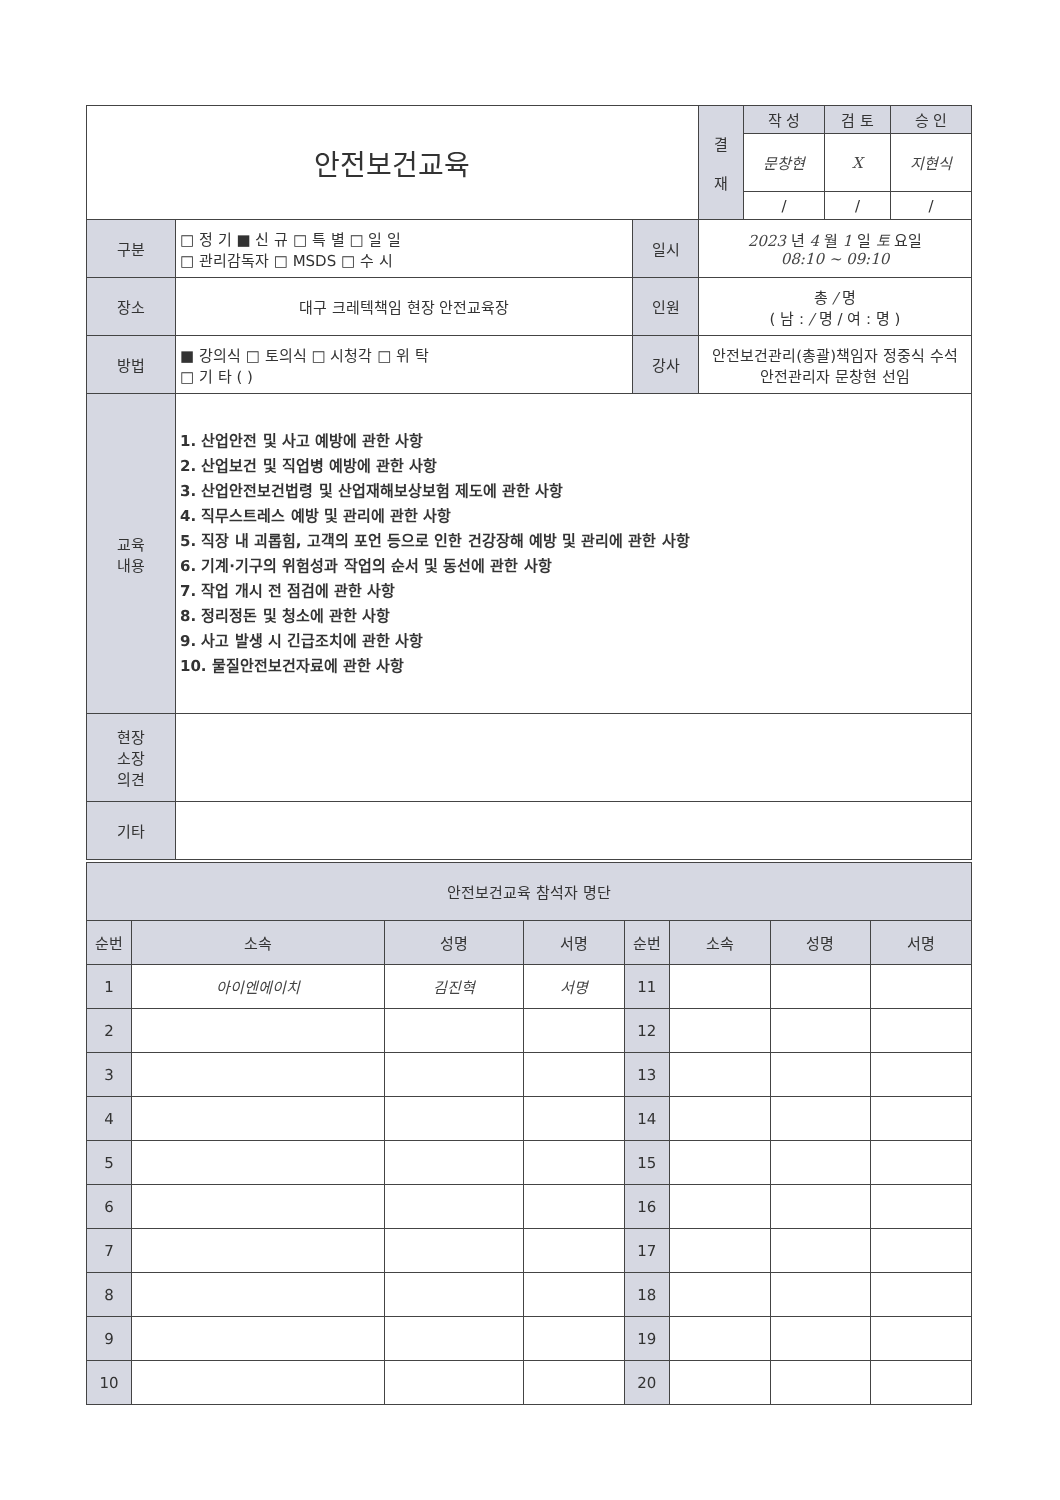| 안전보건교육 | | | 결 재 | 작 성 | 검 토 | 승 인 |
| | | | | 문창현 | X | 지현식 |
| | | | | / | / | / |
| 구분 | □ 정 기 ■ 신 규 □ 특 별 □ 일 일 □ 관리감독자 □ MSDS □ 수 시 | 일시 | 2023 년 4 월 1 일 토 요일 08:10 ~ 09:10 | | | |
| 장소 | 대구 크레텍책임 현장 안전교육장 | 인원 | 총 / 명 ( 남 : / 명 / 여 : 명 ) | | | |
| 방법 | ■ 강의식 □ 토의식 □ 시청각 □ 위 탁 □ 기 타 ( ) | 강사 | 안전보건관리(총괄)책임자 정중식 수석 안전관리자 문창현 선임 | | | |
| 교육 내용 | 1. 산업안전 및 사고 예방에 관한 사항 2. 산업보건 및 직업병 예방에 관한 사항 3. 산업안전보건법령 및 산업재해보상보험 제도에 관한 사항 4. 직무스트레스 예방 및 관리에 관한 사항 5. 직장 내 괴롭힘, 고객의 포언 등으로 인한 건강장해 예방 및 관리에 관한 사항 6. 기계·기구의 위험성과 작업의 순서 및 동선에 관한 사항 7. 작업 개시 전 점검에 관한 사항 8. 정리정돈 및 청소에 관한 사항 9. 사고 발생 시 긴급조치에 관한 사항 10. 물질안전보건자료에 관한 사항 | | | | | |
| 현장 소장 의견 | | | | | | |
| 기타 | | | | | | |
| 안전보건교육 참석자 명단 | | | | | | | |
| 순번 | 소속 | 성명 | 서명 | 순번 | 소속 | 성명 | 서명 |
| 1 | 아이엔에이치 | 김진혁 | 서명 | 11 | | | |
| 2 | | | | 12 | | | |
| 3 | | | | 13 | | | |
| 4 | | | | 14 | | | |
| 5 | | | | 15 | | | |
| 6 | | | | 16 | | | |
| 7 | | | | 17 | | | |
| 8 | | | | 18 | | | |
| 9 | | | | 19 | | | |
| 10 | | | | 20 | | | |